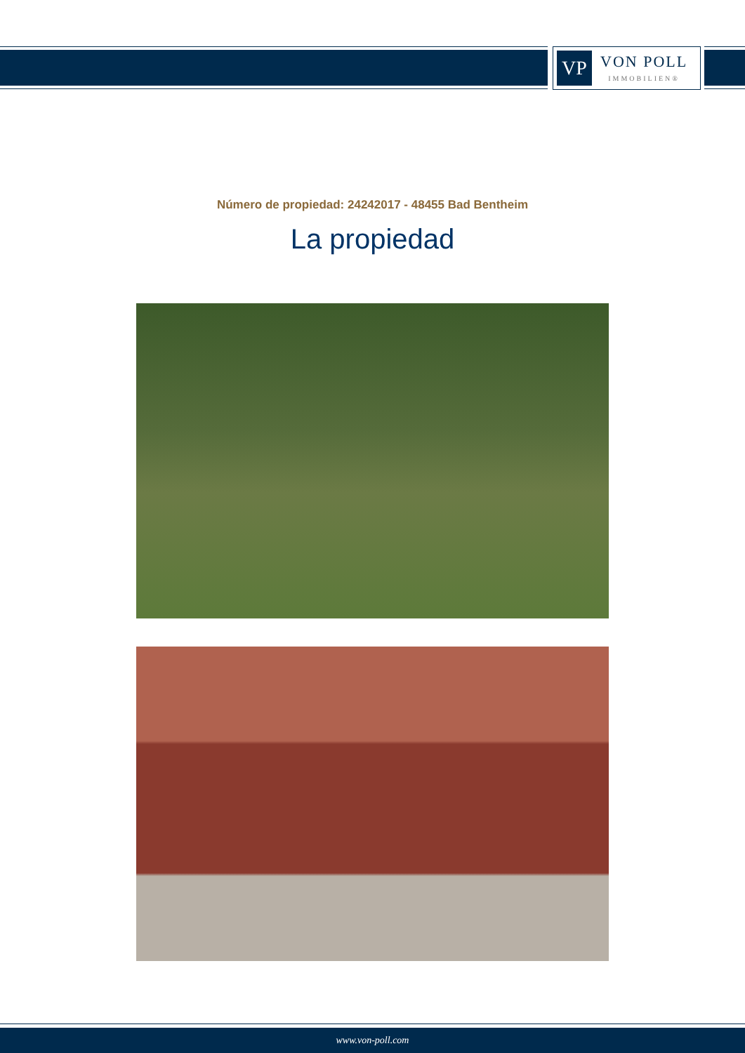VP
VON POLL
IMMOBILIEN®
Número de propiedad: 24242017 - 48455 Bad Bentheim
La propiedad
www.von-poll.com